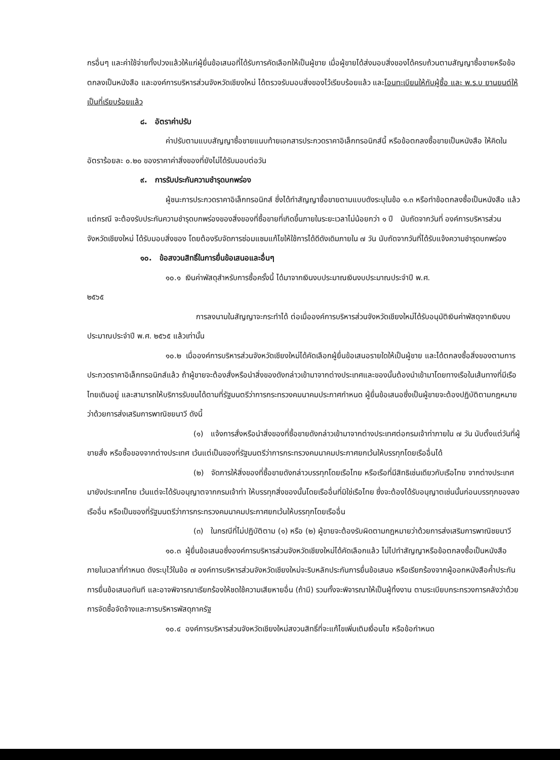กรอื่นๆ และค่าใช้จ่ายทั้งปวงแล้วให้แก่ผู้ยื่นข้อเสนอที่ได้รับการคัดเลือกให้เป็นผู้ขาย เมื่อผู้ขายได้ส่งมอบสิ่งของได้ครบถ้วนตามสัญญาซื้อขายหรือข้อตกลงเป็นหนังสือ และองค์การบริหารส่วนจังหวัดเชียงใหม่ ได้ตรวจรับมอบสิ่งของไว้เรียบร้อยแล้ว และโอนทะเบียนให้กับผู้ซื้อ และ พ.ร.บ ยานยนต์ให้เป็นที่เรียบร้อยแล้ว
๘. อัตราค่าปรับ
ค่าปรับตามแบบสัญญาซื้อขายแนบท้ายเอกสารประกวดราคาอิเล็กทรอนิกส์นี้ หรือข้อตกลงซื้อขายเป็นหนังสือ ให้คิดในอัตราร้อยละ ๐.๒๐ ของราคาค่าสิ่งของที่ยังไม่ได้รับมอบต่อวัน
๙. การรับประกันความชำรุดบกพร่อง
ผู้ชนะการประกวดราคาอิเล็กทรอนิกส์ ซึ่งได้ทำสัญญาซื้อขายตามแบบดังระบุในข้อ ๑.๓ หรือทำข้อตกลงซื้อเป็นหนังสือ แล้วแต่กรณี จะต้องรับประกันความชำรุดบกพร่องของสิ่งของที่ซื้อขายที่เกิดขึ้นภายในระยะเวลาไม่น้อยกว่า ๑ ปี นับถัดจากวันที่ องค์การบริหารส่วนจังหวัดเชียงใหม่ ได้รับมอบสิ่งของ โดยต้องรีบจัดการซ่อมแซมแก้ไขให้ใช้การได้ดีดังเดิมภายใน ๗ วัน นับถัดจากวันที่ได้รับแจ้งความชำรุดบกพร่อง
๑๐. ข้อสงวนสิทธิ์ในการยื่นข้อเสนอและอื่นๆ
๑๐.๑ เงินค่าพัสดุสำหรับการซื้อครั้งนี้ ได้มาจากเงินงบประมาณเงินงบประมาณประจำปี พ.ศ.
๒๕๖๕
การลงนามในสัญญาจะกระทำได้ ต่อเมื่อองค์การบริหารส่วนจังหวัดเชียงใหม่ได้รับอนุมัติเงินค่าพัสดุจากเงินงบประมาณประจำปี พ.ศ. ๒๕๖๕ แล้วเท่านั้น
๑๐.๒ เมื่อองค์การบริหารส่วนจังหวัดเชียงใหม่ได้คัดเลือกผู้ยื่นข้อเสนอรายใดให้เป็นผู้ขาย และได้ตกลงซื้อสิ่งของตามการประกวดราคาอิเล็กทรอนิกส์แล้ว ถ้าผู้ขายจะต้องสั่งหรือนำสิ่งของดังกล่าวเข้ามาจากต่างประเทศและของนั้นต้องนำเข้ามาโดยทางเรือในเส้นทางที่มีเรือไทยเดินอยู่ และสามารถให้บริการรับขนได้ตามที่รัฐมนตรีว่าการกระทรวงคมนาคมประกาศกำหนด ผู้ยื่นข้อเสนอซึ่งเป็นผู้ขายจะต้องปฏิบัติตามกฎหมายว่าด้วยการส่งเสริมการพาณิชยนาวี ดังนี้
(๑) แจ้งการสั่งหรือนำสิ่งของที่ซื้อขายดังกล่าวเข้ามาจากต่างประเทศต่อกรมเจ้าท่าภายใน ๗ วัน นับตั้งแต่วันที่ผู้ขายสั่ง หรือซื้อของจากต่างประเทศ เว้นแต่เป็นของที่รัฐมนตรีว่าการกระทรวงคมนาคมประกาศยกเว้นให้บรรทุกโดยเรืออื่นได้
(๒) จัดการให้สิ่งของที่ซื้อขายดังกล่าวบรรทุกโดยเรือไทย หรือเรือที่มีสิทธิเช่นเดียวกับเรือไทย จากต่างประเทศมายังประเทศไทย เว้นแต่จะได้รับอนุญาตจากกรมเจ้าท่า ให้บรรทุกสิ่งของนั้นโดยเรืออื่นที่มิใช่เรือไทย ซึ่งจะต้องได้รับอนุญาตเช่นนั้นก่อนบรรทุกของลงเรืออื่น หรือเป็นของที่รัฐมนตรีว่าการกระทรวงคมนาคมประกาศยกเว้นให้บรรทุกโดยเรืออื่น
(๓) ในกรณีที่ไม่ปฏิบัติตาม (๑) หรือ (๒) ผู้ขายจะต้องรับผิดตามกฎหมายว่าด้วยการส่งเสริมการพาณิชยนาวี
๑๐.๓ ผู้ยื่นข้อเสนอซึ่งองค์การบริหารส่วนจังหวัดเชียงใหม่ได้คัดเลือกแล้ว ไม่ไปทำสัญญาหรือข้อตกลงซื้อเป็นหนังสือภายในเวลาที่กำหนด ดังระบุไว้ในข้อ ๗ องค์การบริหารส่วนจังหวัดเชียงใหม่จะริบหลักประกันการยื่นข้อเสนอ หรือเรียกร้องจากผู้ออกหนังสือค้ำประกันการยื่นข้อเสนอทันที และอาจพิจารณาเรียกร้องให้ชดใช้ความเสียหายอื่น (ถ้ามี) รวมทั้งจะพิจารณาให้เป็นผู้ทิ้งงาน ตามระเบียบกระทรวงการคลังว่าด้วยการจัดซื้อจัดจ้างและการบริหารพัสดุภาครัฐ
๑๐.๔ องค์การบริหารส่วนจังหวัดเชียงใหม่สงวนสิทธิ์ที่จะแก้ไขเพิ่มเติมเงื่อนไข หรือข้อกำหนด